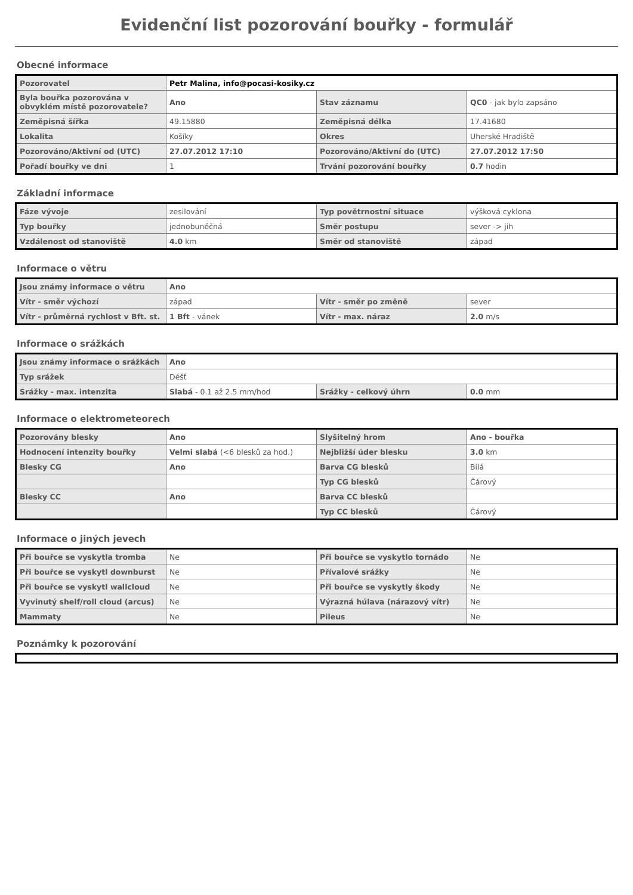Evidenční list pozorování bouřky - formulář
Obecné informace
| Pozorovatel | Petr Malina, info@pocasi-kosiky.cz | | |
| Byla bouřka pozorována v obvyklém místě pozorovatele? | Ano | Stav záznamu | QC0 - jak bylo zapsáno |
| Zeměpisná šířka | 49.15880 | Zeměpisná délka | 17.41680 |
| Lokalita | Košíky | Okres | Uherské Hradiště |
| Pozorováno/Aktivní od (UTC) | 27.07.2012 17:10 | Pozorováno/Aktivní do (UTC) | 27.07.2012 17:50 |
| Pořadí bouřky ve dni | 1 | Trvání pozorování bouřky | 0.7 hodin |
Základní informace
| Fáze vývoje | zesilování | Typ povětrnostní situace | výšková cyklona |
| Typ bouřky | jednobuněčná | Směr postupu | sever -> jih |
| Vzdálenost od stanoviště | 4.0 km | Směr od stanoviště | západ |
Informace o větru
| Jsou známy informace o větru | Ano | | |
| Vítr - směr výchozí | západ | Vítr - směr po změně | sever |
| Vítr - průměrná rychlost v Bft. st. | 1 Bft - vánek | Vítr - max. náraz | 2.0 m/s |
Informace o srážkách
| Jsou známy informace o srážkách | Ano | | |
| Typ srážek | Déšť | | |
| Srážky - max. intenzita | Slabá - 0.1 až 2.5 mm/hod | Srážky - celkový úhrn | 0.0 mm |
Informace o elektrometeorech
| Pozorovány blesky | Ano | Slyšitelný hrom | Ano - bouřka |
| Hodnocení intenzity bouřky | Velmi slabá (<6 blesků za hod.) | Nejbližší úder blesku | 3.0 km |
| Blesky CG | Ano | Barva CG blesků | Bílá |
| | | Typ CG blesků | Čárový |
| Blesky CC | Ano | Barva CC blesků | |
| | | Typ CC blesků | Čárový |
Informace o jiných jevech
| Při bouřce se vyskytla tromba | Ne | Při bouřce se vyskytlo tornádo | Ne |
| Při bouřce se vyskytl downburst | Ne | Přívalové srážky | Ne |
| Při bouřce se vyskytl wallcloud | Ne | Při bouřce se vyskytly škody | Ne |
| Vyvinutý shelf/roll cloud (arcus) | Ne | Výrazná húlava (nárazový vítr) | Ne |
| Mammaty | Ne | Pileus | Ne |
Poznámky k pozorování